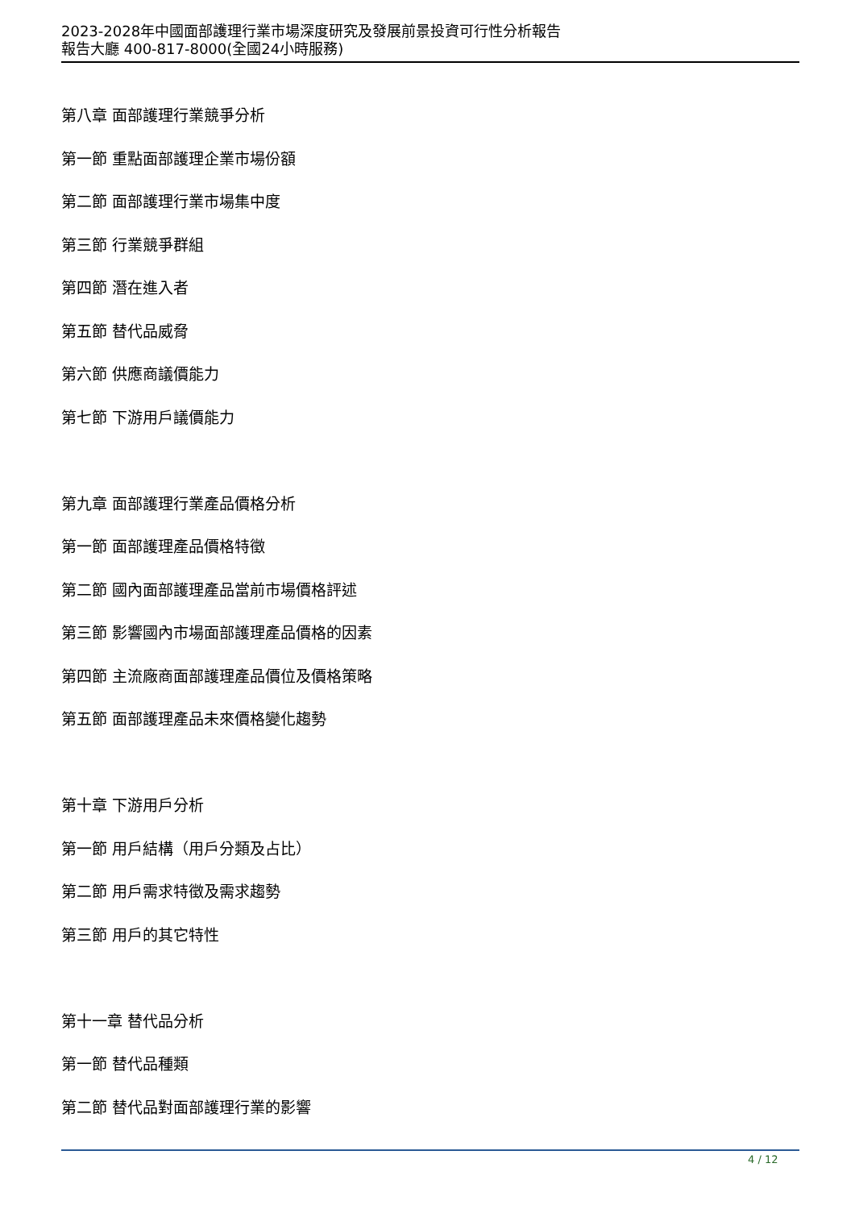2023-2028年中國面部護理行業市場深度研究及發展前景投資可行性分析報告
報告大廳 400-817-8000(全國24小時服務)
第八章 面部護理行業競爭分析
第一節 重點面部護理企業市場份額
第二節 面部護理行業市場集中度
第三節 行業競爭群組
第四節 潛在進入者
第五節 替代品威脅
第六節 供應商議價能力
第七節 下游用戶議價能力
第九章 面部護理行業產品價格分析
第一節 面部護理產品價格特徵
第二節 國內面部護理產品當前市場價格評述
第三節 影響國內市場面部護理產品價格的因素
第四節 主流廠商面部護理產品價位及價格策略
第五節 面部護理產品未來價格變化趨勢
第十章 下游用戶分析
第一節 用戶結構（用戶分類及占比）
第二節 用戶需求特徵及需求趨勢
第三節 用戶的其它特性
第十一章 替代品分析
第一節 替代品種類
第二節 替代品對面部護理行業的影響
4 / 12